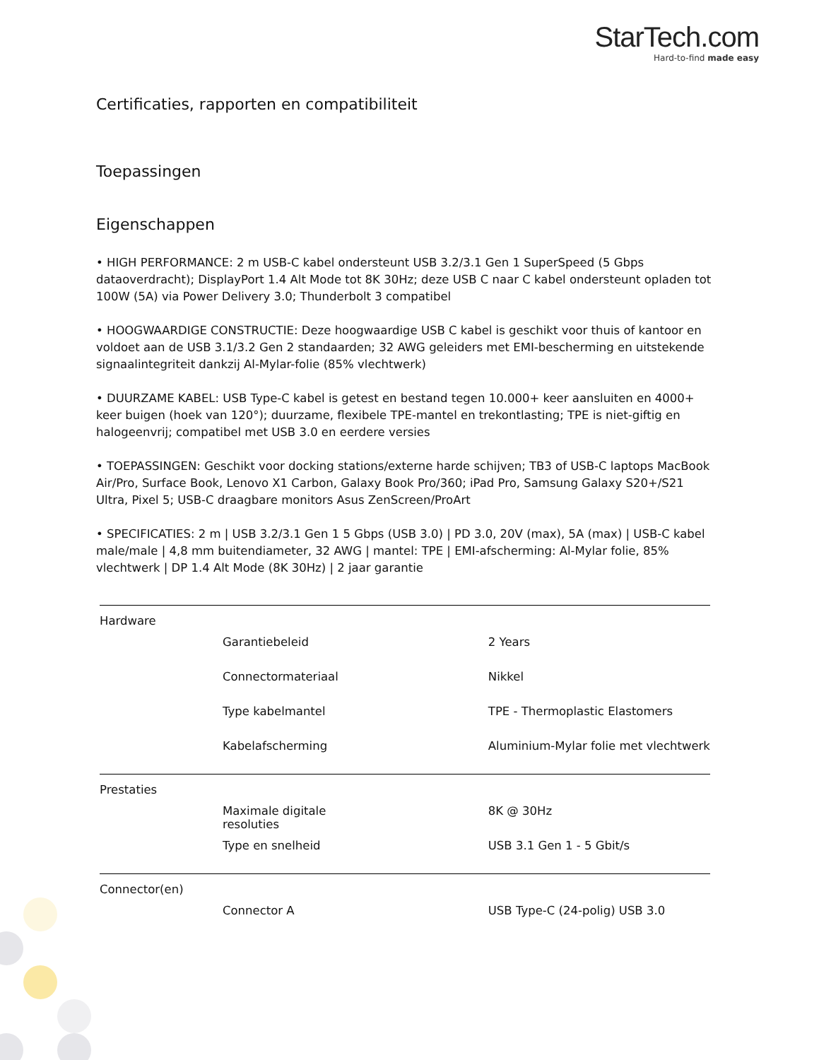StarTech.com
Hard-to-find made easy
Certificaties, rapporten en compatibiliteit
Toepassingen
Eigenschappen
• HIGH PERFORMANCE: 2 m USB-C kabel ondersteunt USB 3.2/3.1 Gen 1 SuperSpeed (5 Gbps dataoverdracht); DisplayPort 1.4 Alt Mode tot 8K 30Hz; deze USB C naar C kabel ondersteunt opladen tot 100W (5A) via Power Delivery 3.0; Thunderbolt 3 compatibel
• HOOGWAARDIGE CONSTRUCTIE: Deze hoogwaardige USB C kabel is geschikt voor thuis of kantoor en voldoet aan de USB 3.1/3.2 Gen 2 standaarden; 32 AWG geleiders met EMI-bescherming en uitstekende signaalintegriteit dankzij Al-Mylar-folie (85% vlechtwerk)
• DUURZAME KABEL: USB Type-C kabel is getest en bestand tegen 10.000+ keer aansluiten en 4000+ keer buigen (hoek van 120°); duurzame, flexibele TPE-mantel en trekontlasting; TPE is niet-giftig en halogeenvrij; compatibel met USB 3.0 en eerdere versies
• TOEPASSINGEN: Geschikt voor docking stations/externe harde schijven; TB3 of USB-C laptops MacBook Air/Pro, Surface Book, Lenovo X1 Carbon, Galaxy Book Pro/360; iPad Pro, Samsung Galaxy S20+/S21 Ultra, Pixel 5; USB-C draagbare monitors Asus ZenScreen/ProArt
• SPECIFICATIES: 2 m | USB 3.2/3.1 Gen 1 5 Gbps (USB 3.0) | PD 3.0, 20V (max), 5A (max) | USB-C kabel male/male | 4,8 mm buitendiameter, 32 AWG | mantel: TPE | EMI-afscherming: Al-Mylar folie, 85% vlechtwerk | DP 1.4 Alt Mode (8K 30Hz) | 2 jaar garantie
| Hardware | | |
| Garantiebeleid | | 2 Years |
| Connectormateriaal | | Nikkel |
| Type kabelmantel | | TPE - Thermoplastic Elastomers |
| Kabelafscherming | | Aluminium-Mylar folie met vlechtwerk |
| Prestaties | | |
| Maximale digitale resoluties | | 8K @ 30Hz |
| Type en snelheid | | USB 3.1 Gen 1 - 5 Gbit/s |
| Connector(en) | | |
| Connector A | | USB Type-C (24-polig) USB 3.0 |